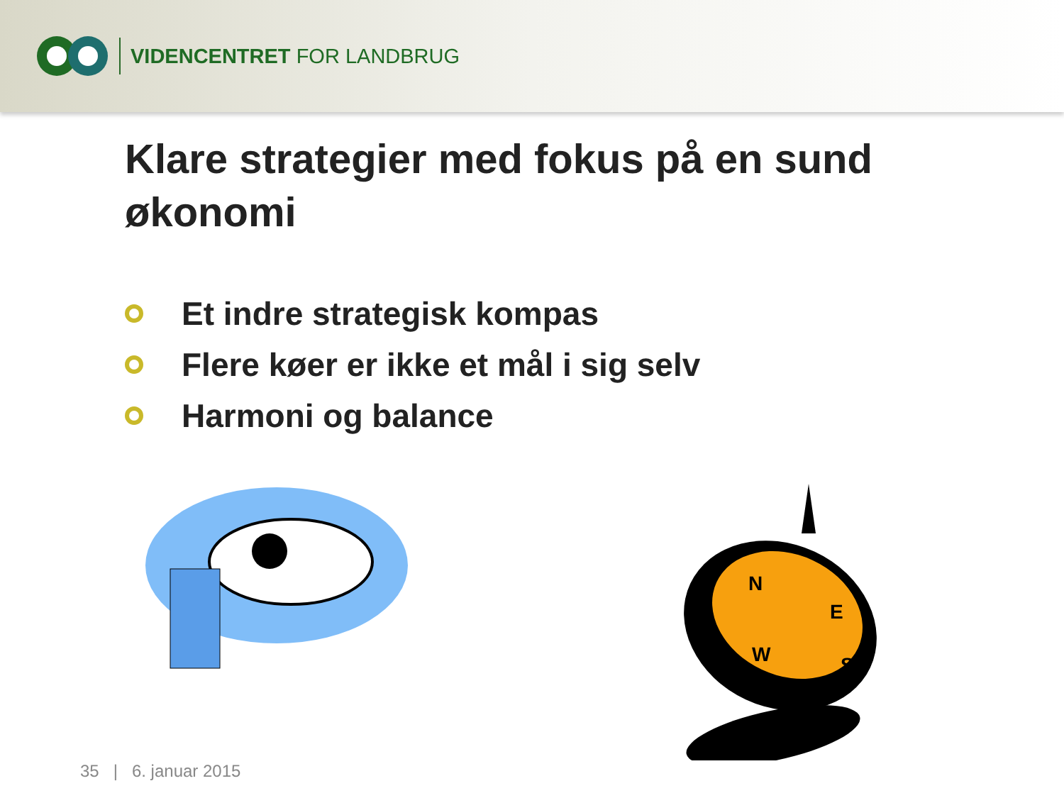VIDENCENTRET FOR LANDBRUG
Klare strategier med fokus på en sund økonomi
Et indre strategisk kompas
Flere køer er ikke et mål i sig selv
Harmoni og balance
N
E
W
S
35 | 6. januar 2015